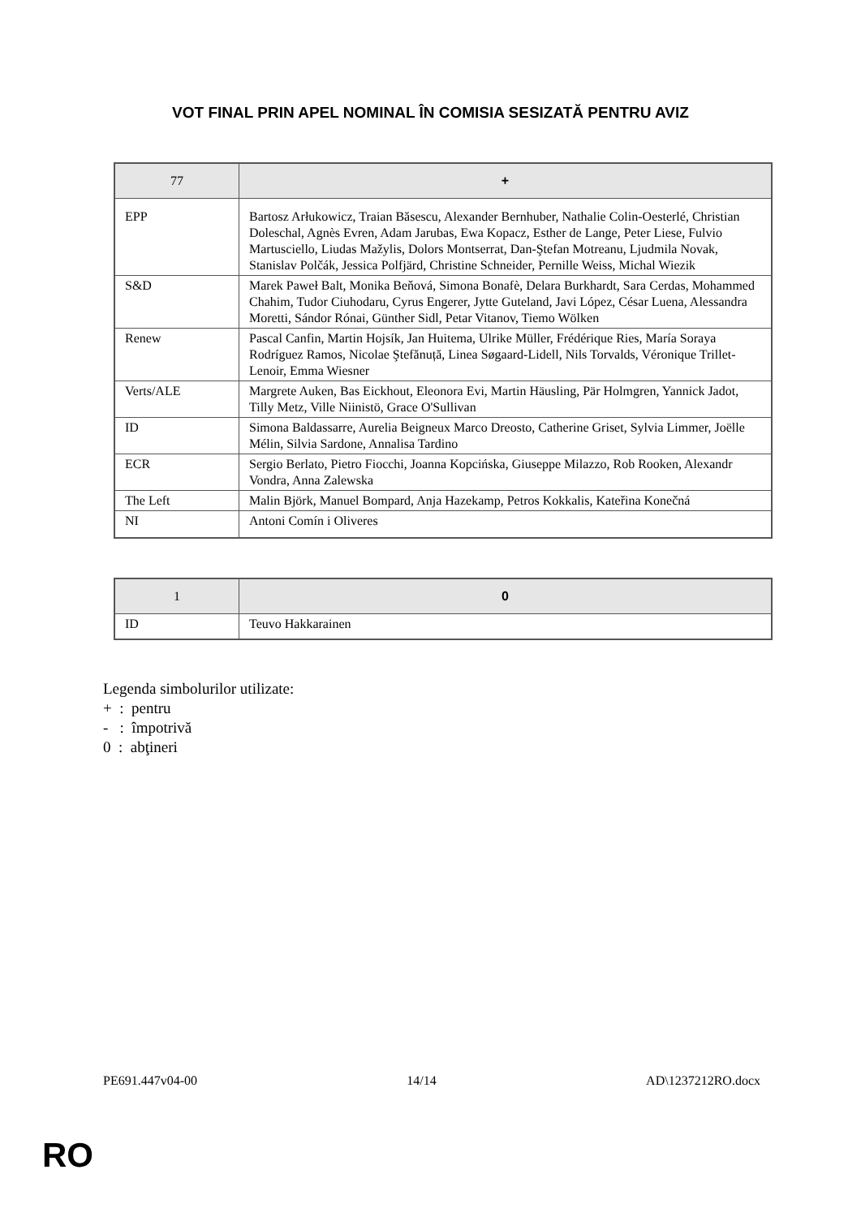VOT FINAL PRIN APEL NOMINAL ÎN COMISIA SESIZATĂ PENTRU AVIZ
| 77 | + |
| --- | --- |
| EPP | Bartosz Arłukowicz, Traian Băsescu, Alexander Bernhuber, Nathalie Colin-Oesterlé, Christian Doleschal, Agnès Evren, Adam Jarubas, Ewa Kopacz, Esther de Lange, Peter Liese, Fulvio Martusciello, Liudas Mažylis, Dolors Montserrat, Dan-Ştefan Motreanu, Ljudmila Novak, Stanislav Polčák, Jessica Polfjärd, Christine Schneider, Pernille Weiss, Michal Wiezik |
| S&D | Marek Paweł Balt, Monika Beňová, Simona Bonafè, Delara Burkhardt, Sara Cerdas, Mohammed Chahim, Tudor Ciuhodaru, Cyrus Engerer, Jytte Guteland, Javi López, César Luena, Alessandra Moretti, Sándor Rónai, Günther Sidl, Petar Vitanov, Tiemo Wölken |
| Renew | Pascal Canfin, Martin Hojsík, Jan Huitema, Ulrike Müller, Frédérique Ries, María Soraya Rodríguez Ramos, Nicolae Ştefănuță, Linea Søgaard-Lidell, Nils Torvalds, Véronique Trillet-Lenoir, Emma Wiesner |
| Verts/ALE | Margrete Auken, Bas Eickhout, Eleonora Evi, Martin Häusling, Pär Holmgren, Yannick Jadot, Tilly Metz, Ville Niinistö, Grace O'Sullivan |
| ID | Simona Baldassarre, Aurelia Beigneux Marco Dreosto, Catherine Griset, Sylvia Limmer, Joëlle Mélin, Silvia Sardone, Annalisa Tardino |
| ECR | Sergio Berlato, Pietro Fiocchi, Joanna Kopcińska, Giuseppe Milazzo, Rob Rooken, Alexandr Vondra, Anna Zalewska |
| The Left | Malin Björk, Manuel Bompard, Anja Hazekamp, Petros Kokkalis, Kateřina Konečná |
| NI | Antoni Comín i Oliveres |
| 1 | 0 |
| --- | --- |
| ID | Teuvo Hakkarainen |
Legenda simbolurilor utilizate:
+ : pentru
- : împotrivă
0 : abţineri
PE691.447v04-00 14/14 AD\1237212RO.docx
RO